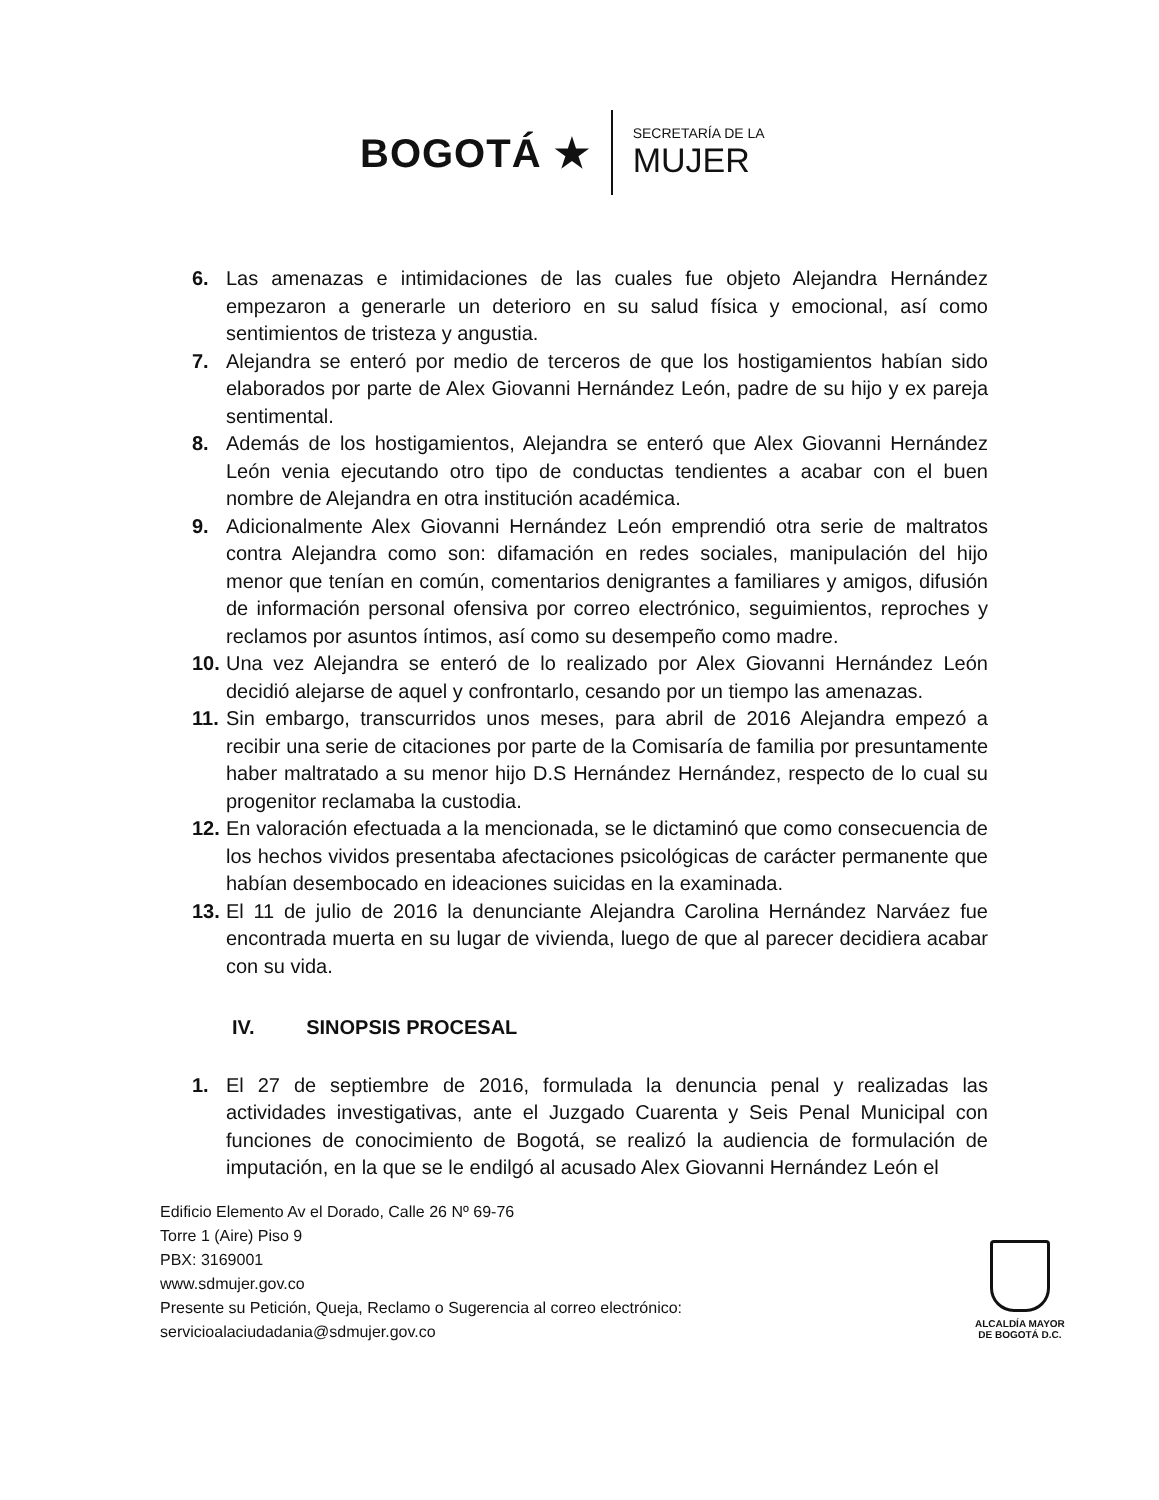BOGOTÁ ★
SECRETARÍA DE LA
MUJER
6. Las amenazas e intimidaciones de las cuales fue objeto Alejandra Hernández empezaron a generarle un deterioro en su salud física y emocional, así como sentimientos de tristeza y angustia.
7. Alejandra se enteró por medio de terceros de que los hostigamientos habían sido elaborados por parte de Alex Giovanni Hernández León, padre de su hijo y ex pareja sentimental.
8. Además de los hostigamientos, Alejandra se enteró que Alex Giovanni Hernández León venia ejecutando otro tipo de conductas tendientes a acabar con el buen nombre de Alejandra en otra institución académica.
9. Adicionalmente Alex Giovanni Hernández León emprendió otra serie de maltratos contra Alejandra como son: difamación en redes sociales, manipulación del hijo menor que tenían en común, comentarios denigrantes a familiares y amigos, difusión de información personal ofensiva por correo electrónico, seguimientos, reproches y reclamos por asuntos íntimos, así como su desempeño como madre.
10.
Una vez Alejandra se enteró de lo realizado por Alex Giovanni Hernández León decidió alejarse de aquel y confrontarlo, cesando por un tiempo las amenazas.
11.
Sin embargo, transcurridos unos meses, para abril de 2016 Alejandra empezó a recibir una serie de citaciones por parte de la Comisaría de familia por presuntamente haber maltratado a su menor hijo D.S Hernández Hernández, respecto de lo cual su progenitor reclamaba la custodia.
12.
En valoración efectuada a la mencionada, se le dictaminó que como consecuencia de los hechos vividos presentaba afectaciones psicológicas de carácter permanente que habían desembocado en ideaciones suicidas en la examinada.
13.
El 11 de julio de 2016 la denunciante Alejandra Carolina Hernández Narváez fue encontrada muerta en su lugar de vivienda, luego de que al parecer decidiera acabar con su vida.
IV. SINOPSIS PROCESAL
1. El 27 de septiembre de 2016, formulada la denuncia penal y realizadas las actividades investigativas, ante el Juzgado Cuarenta y Seis Penal Municipal con funciones de conocimiento de Bogotá, se realizó la audiencia de formulación de imputación, en la que se le endilgó al acusado Alex Giovanni Hernández León el
Edificio Elemento Av el Dorado, Calle 26 Nº 69-76
Torre 1 (Aire) Piso 9
PBX: 3169001
www.sdmujer.gov.co
Presente su Petición, Queja, Reclamo o Sugerencia al correo electrónico:
servicioalaciudadania@sdmujer.gov.co
ALCALDÍA MAYOR
DE BOGOTÁ D.C.